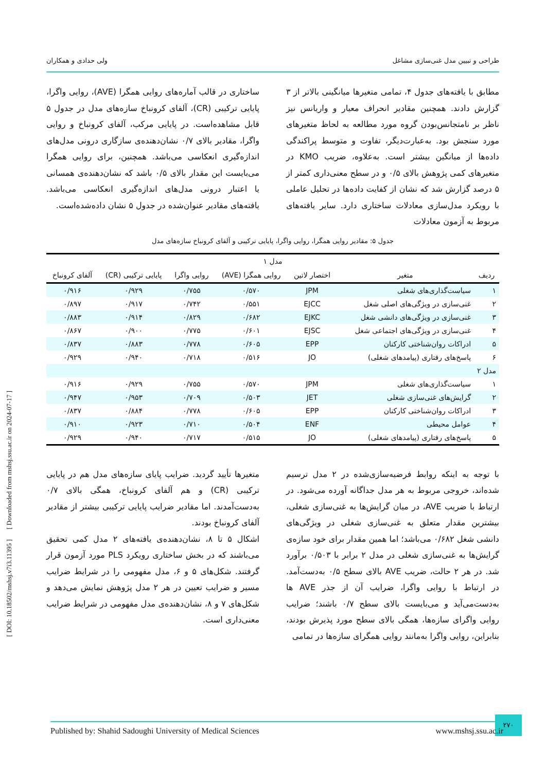طراحی و تبیین مدل غنی‌سازی مشاغل ولی حدادی و همکاران
مطابق با یافته‌های جدول ۴، تمامی متغیرها میانگینی بالاتر از ۳ گزارش دادند. همچنین مقادیر انحراف معیار و واریانس نیز ناظر بر نامتجانس‌بودن گروه مورد مطالعه به لحاظ متغیرهای مورد سنجش بود. به‌عبارت‌دیگر، تفاوت و متوسط پراکندگی داده‌ها از میانگین بیشتر است. به‌علاوه، ضریب KMO در متغیرهای کمی پژوهش بالای ۰/۵ و در سطح معنی‌داری کمتر از ۵ درصد گزارش شد که نشان از کفایت داده‌ها در تحلیل عاملی با رویکرد مدل‌سازی معادلات ساختاری دارد. سایر یافته‌های مربوط به آزمون معادلات
ساختاری در قالب آماره‌های روایی همگرا (AVE)، روایی واگرا، پایایی ترکیبی (CR)، آلفای کرونباخ سازه‌های مدل در جدول ۵ قابل مشاهده‌است. در پایایی مرکب، آلفای کرونباخ و روایی واگرا، مقادیر بالای ۰/۷ نشان‌دهنده‌ی سازگاری درونی مدل‌های اندازه‌گیری انعکاسی می‌باشد. همچنین، برای روایی همگرا می‌بایست این مقدار بالای ۰/۵ باشد که نشان‌دهنده‌ی همسانی یا اعتبار درونی مدل‌های اندازه‌گیری انعکاسی می‌باشد. یافته‌های مقادیر عنوان‌شده در جدول ۵ نشان داده‌شده‌است.
جدول ۵: مقادیر روایی همگرا، روایی واگرا، پایایی ترکیبی و آلفای کرونباخ سازه‌های مدل
| مدل ۱ | | | | | | |
| ردیف | متغیر | اختصار لاتین | روایی همگرا (AVE) | روایی واگرا | پایایی ترکیبی (CR) | آلفای کرونباخ |
| ۱ | سیاست‌گذاری‌های شغلی | JPM | ۰/۵۷۰ | ۰/۷۵۵ | ۰/۹۲۹ | ۰/۹۱۶ |
| ۲ | غنی‌سازی در ویژگی‌های اصلی شغل | EJCC | ۰/۵۵۱ | ۰/۷۴۲ | ۰/۹۱۷ | ۰/۸۹۷ |
| ۳ | غنی‌سازی در ویژگی‌های دانشی شغل | EJKC | ۰/۶۸۲ | ۰/۸۲۹ | ۰/۹۱۴ | ۰/۸۸۳ |
| ۴ | غنی‌سازی در ویژگی‌های اجتماعی شغل | EJSC | ۰/۶۰۱ | ۰/۷۷۵ | ۰/۹۰۰ | ۰/۸۶۷ |
| ۵ | ادراکات روان‌شناختی کارکنان | EPP | ۰/۶۰۵ | ۰/۷۷۸ | ۰/۸۸۳ | ۰/۸۳۷ |
| ۶ | پاسخ‌های رفتاری (پیامدهای شغلی) | JO | ۰/۵۱۶ | ۰/۷۱۸ | ۰/۹۴۰ | ۰/۹۲۹ |
| مدل ۲ | | | | | | |
| ۱ | سیاست‌گذاری‌های شغلی | JPM | ۰/۵۷۰ | ۰/۷۵۵ | ۰/۹۲۹ | ۰/۹۱۶ |
| ۲ | گرایش‌های غنی‌سازی شغلی | JET | ۰/۵۰۳ | ۰/۷۰۹ | ۰/۹۵۳ | ۰/۹۴۷ |
| ۳ | ادراکات روان‌شناختی کارکنان | EPP | ۰/۶۰۵ | ۰/۷۷۸ | ۰/۸۸۴ | ۰/۸۳۷ |
| ۴ | عوامل محیطی | ENF | ۰/۵۰۴ | ۰/۷۱۰ | ۰/۹۲۳ | ۰/۹۱۰ |
| ۵ | پاسخ‌های رفتاری (پیامدهای شغلی) | JO | ۰/۵۱۵ | ۰/۷۱۷ | ۰/۹۴۰ | ۰/۹۲۹ |
با توجه به اینکه روابط فرضیه‌سازی‌شده در ۲ مدل ترسیم شده‌اند، خروجی مربوط به هر مدل جداگانه آورده می‌شود. در ارتباط با ضریب AVE، در میان گرایش‌ها به غنی‌سازی شغلی، بیشترین مقدار متعلق به غنی‌سازی شغلی در ویژگی‌های دانشی شغل ۰/۶۸۲ می‌باشد؛ اما همین مقدار برای خود سازه‌ی گرایش‌ها به غنی‌سازی شغلی در مدل ۲ برابر با ۰/۵۰۳ برآورد شد. در هر ۲ حالت، ضریب AVE بالای سطح ۰/۵ به‌دست‌آمد. در ارتباط با روایی واگرا، ضرایب آن از جذر AVE ها به‌دست‌می‌آید و می‌بایست بالای سطح ۰/۷ باشند؛ ضرایب روایی واگرای سازه‌ها، همگی بالای سطح مورد پذیرش بودند، بنابراین، روایی واگرا به‌مانند روایی همگرای سازه‌ها در تمامی
متغیرها تأیید گردید. ضرایب پایای سازه‌های مدل هم در پایایی ترکیبی (CR) و هم آلفای کرونباخ، همگی بالای ۰/۷ به‌دست‌آمدند. اما مقادیر ضرایب پایایی ترکیبی بیشتر از مقادیر آلفای کرونباخ بودند.
اشکال ۵ تا ۸، نشان‌دهنده‌ی یافته‌های ۲ مدل کمی تحقیق می‌باشند که در بخش ساختاری رویکرد PLS مورد آزمون قرار گرفتند. شکل‌های ۵ و ۶، مدل مفهومی را در شرایط ضرایب مسیر و ضرایب تعیین در هر ۲ مدل پژوهش نمایش می‌دهد و شکل‌های ۷ و ۸، نشان‌دهنده‌ی مدل مفهومی در شرایط ضرایب معنی‌داری است.
[ DOI: 10.18502/mshsj.v7i3.11395 ] [ Downloaded from mshsj.ssu.ac.ir on 2024-07-17 ]
۲۷۰
Published by: Shahid Sadoughi University of Medical Sciences www.mshsj.ssu.ac.ir